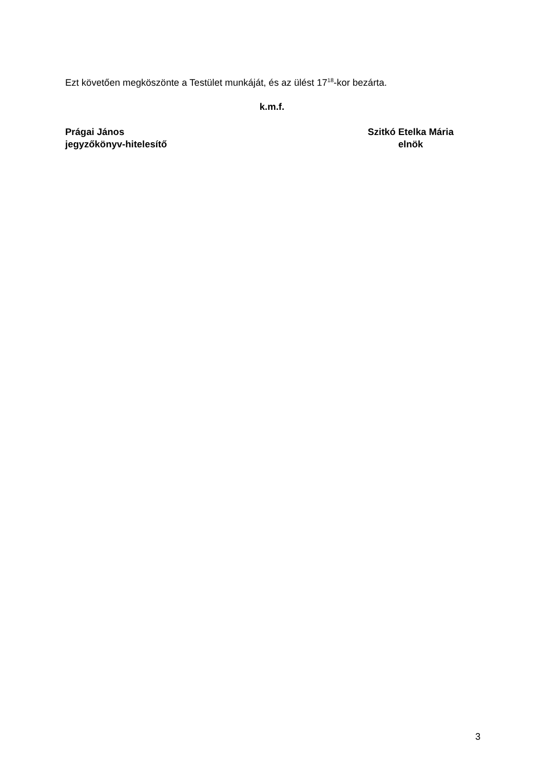Ezt követően megköszönte a Testület munkáját, és az ülést 17<sup>18</sup>-kor bezárta.
k.m.f.
Prágai János
jegyzőkönyv-hitelesítő
Szitkó Etelka Mária
elnök
3